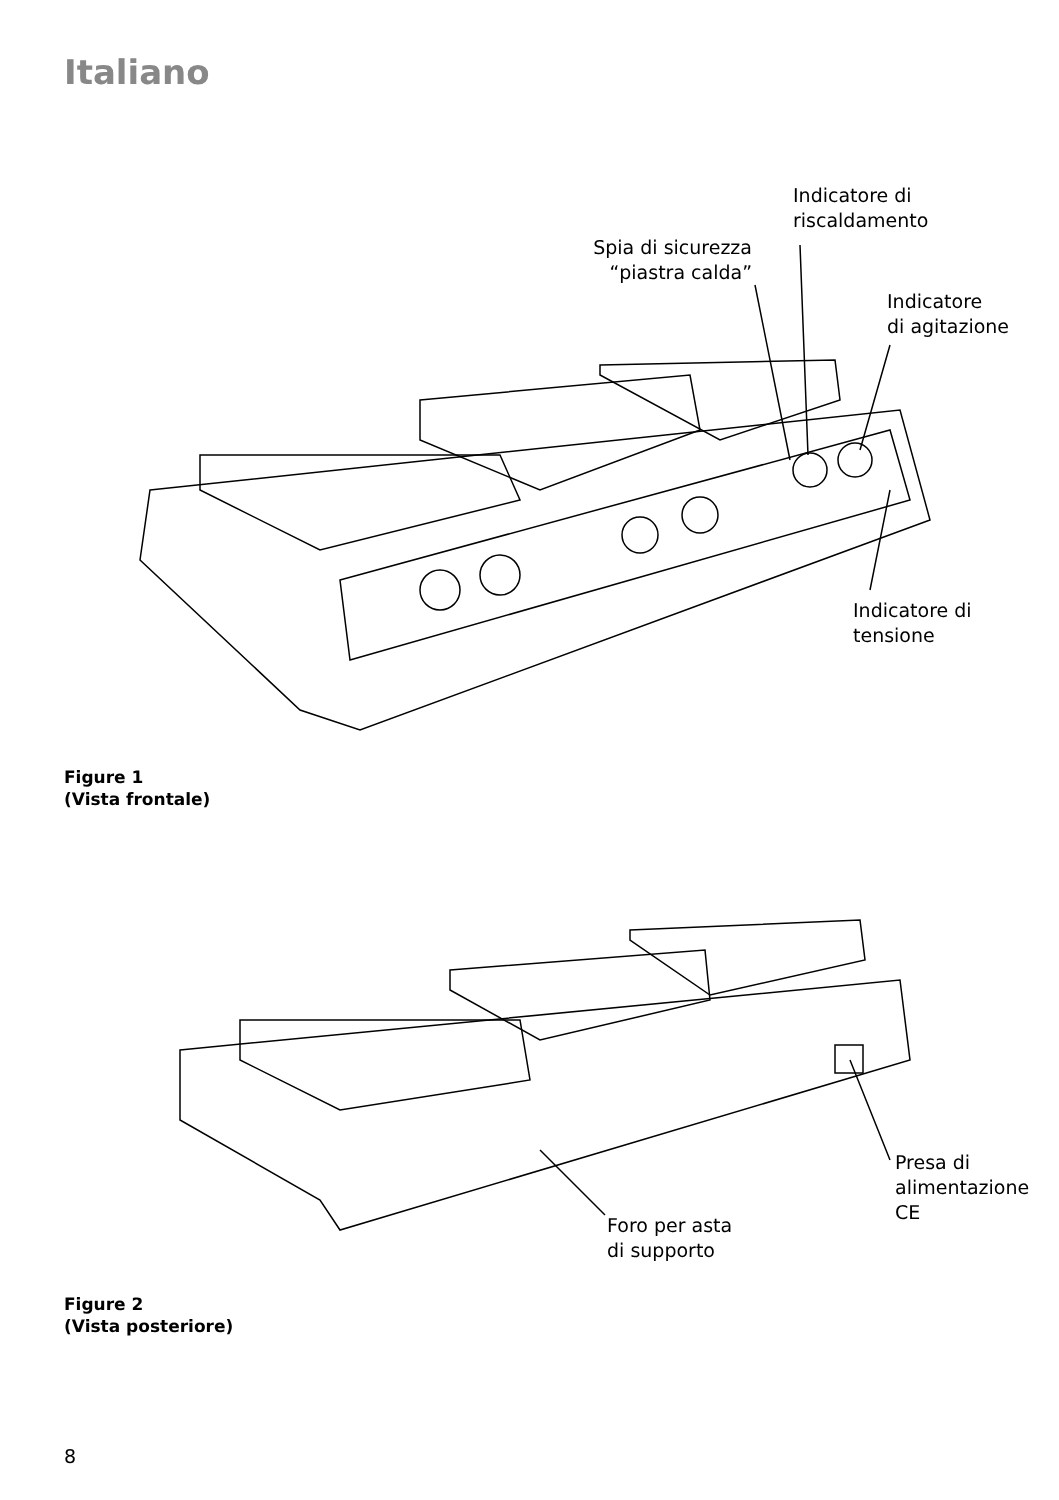Italiano
Indicatore di
riscaldamento
Spia di sicurezza
“piastra calda”
Indicatore
di agitazione
Indicatore di tensione
Figure 1
(Vista frontale)
Presa di
alimentazione
CE
Foro per asta
di supporto
Figure 2
(Vista posteriore)
8